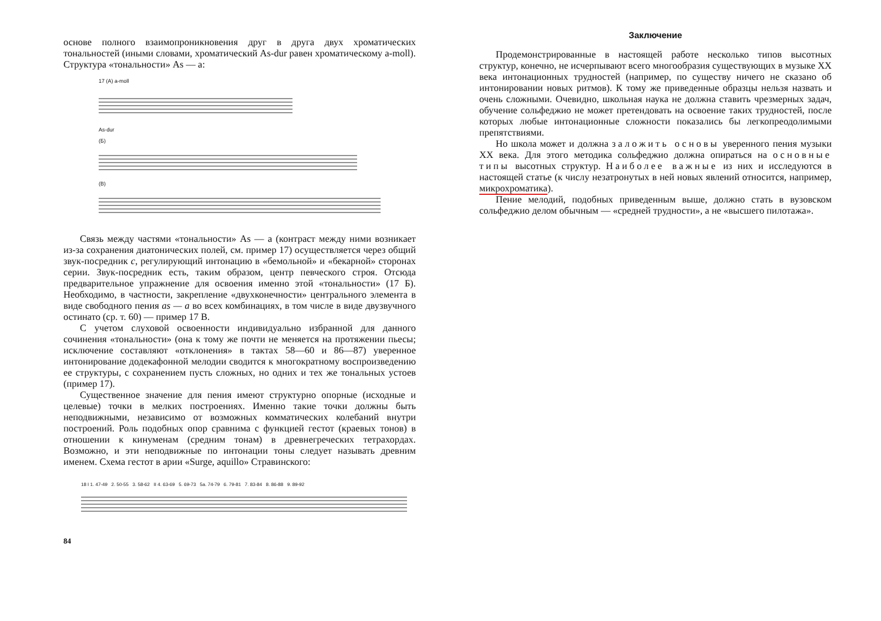основе полного взаимопроникновения друг в друга двух хроматических тональностей (иными словами, хроматический As-dur равен хроматическому a-moll). Структура «тональности» As — a:
17 (А) a-moll
As-dur
(Б)
(В)
Связь между частями «тональности» As — a (контраст между ними возникает из-за сохранения диатонических полей, см. пример 17) осуществляется через общий звук-посредник c, регулирующий интонацию в «бемольной» и «бекарной» сторонах серии. Звук-посредник есть, таким образом, центр певческого строя. Отсюда предварительное упражнение для освоения именно этой «тональности» (17 Б). Необходимо, в частности, закрепление «двухконечности» центрального элемента в виде свободного пения as — a во всех комбинациях, в том числе в виде двузвучного остинато (ср. т. 60) — пример 17 В.
С учетом слуховой освоенности индивидуально избранной для данного сочинения «тональности» (она к тому же почти не меняется на протяжении пьесы; исключение составляют «отклонения» в тактах 58—60 и 86—87) уверенное интонирование додекафонной мелодии сводится к многократному воспроизведению ее структуры, с сохранением пусть сложных, но одних и тех же тональных устоев (пример 17).
Существенное значение для пения имеют структурно опорные (исходные и целевые) точки в мелких построениях. Именно такие точки должны быть неподвижными, независимо от возможных комматических колебаний внутри построений. Роль подобных опор сравнима с функцией гестот (краевых тонов) в отношении к кинуменам (средним тонам) в древнегреческих тетрахордах. Возможно, и эти неподвижные по интонации тоны следует называть древним именем. Схема гестот в арии «Surge, aquillo» Стравинского:
18 I 1. 47-49 2. 50-55 3. 58-62 II 4. 63-69 5. 69-73 5a. 74-79 6. 79-81 7. 83-84 8. 86-88 9. 89-92
84
Заключение
Продемонстрированные в настоящей работе несколько типов высотных структур, конечно, не исчерпывают всего многообразия существующих в музыке XX века интонационных трудностей (например, по существу ничего не сказано об интонировании новых ритмов). К тому же приведенные образцы нельзя назвать и очень сложными. Очевидно, школьная наука не должна ставить чрезмерных задач, обучение сольфеджио не может претендовать на освоение таких трудностей, после которых любые интонационные сложности показались бы легкопреодолимыми препятствиями.
Но школа может и должна заложить основы уверенного пения музыки XX века. Для этого методика сольфеджио должна опираться на основные типы высотных структур. Наиболее важные из них и исследуются в настоящей статье (к числу незатронутых в ней новых явлений относится, например, микрохроматика).
Пение мелодий, подобных приведенным выше, должно стать в вузовском сольфеджио делом обычным — «средней трудности», а не «высшего пилотажа».